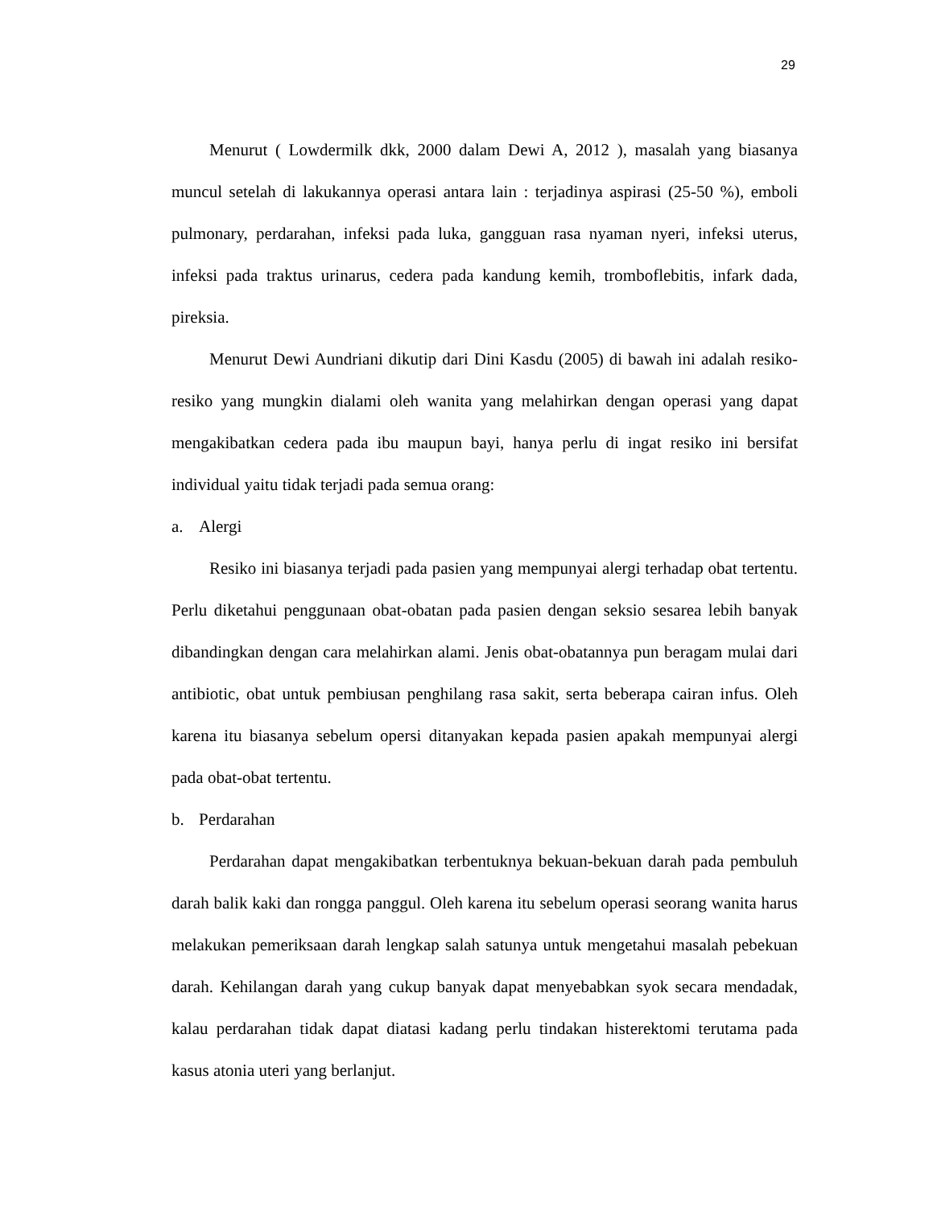29
Menurut ( Lowdermilk dkk, 2000 dalam Dewi A, 2012 ), masalah yang biasanya muncul setelah di lakukannya operasi antara lain : terjadinya aspirasi (25-50 %), emboli pulmonary, perdarahan, infeksi pada luka, gangguan rasa nyaman nyeri, infeksi uterus, infeksi pada traktus urinarus, cedera pada kandung kemih, tromboflebitis, infark dada, pireksia.
Menurut Dewi Aundriani dikutip dari Dini Kasdu (2005) di bawah ini adalah resiko-resiko yang mungkin dialami oleh wanita yang melahirkan dengan operasi yang dapat mengakibatkan cedera pada ibu maupun bayi, hanya perlu di ingat resiko ini bersifat individual yaitu tidak terjadi pada semua orang:
a. Alergi
Resiko ini biasanya terjadi pada pasien yang mempunyai alergi terhadap obat tertentu. Perlu diketahui penggunaan obat-obatan pada pasien dengan seksio sesarea lebih banyak dibandingkan dengan cara melahirkan alami. Jenis obat-obatannya pun beragam mulai dari antibiotic, obat untuk pembiusan penghilang rasa sakit, serta beberapa cairan infus. Oleh karena itu biasanya sebelum opersi ditanyakan kepada pasien apakah mempunyai alergi pada obat-obat tertentu.
b. Perdarahan
Perdarahan dapat mengakibatkan terbentuknya bekuan-bekuan darah pada pembuluh darah balik kaki dan rongga panggul. Oleh karena itu sebelum operasi seorang wanita harus melakukan pemeriksaan darah lengkap salah satunya untuk mengetahui masalah pebekuan darah. Kehilangan darah yang cukup banyak dapat menyebabkan syok secara mendadak, kalau perdarahan tidak dapat diatasi kadang perlu tindakan histerektomi terutama pada kasus atonia uteri yang berlanjut.